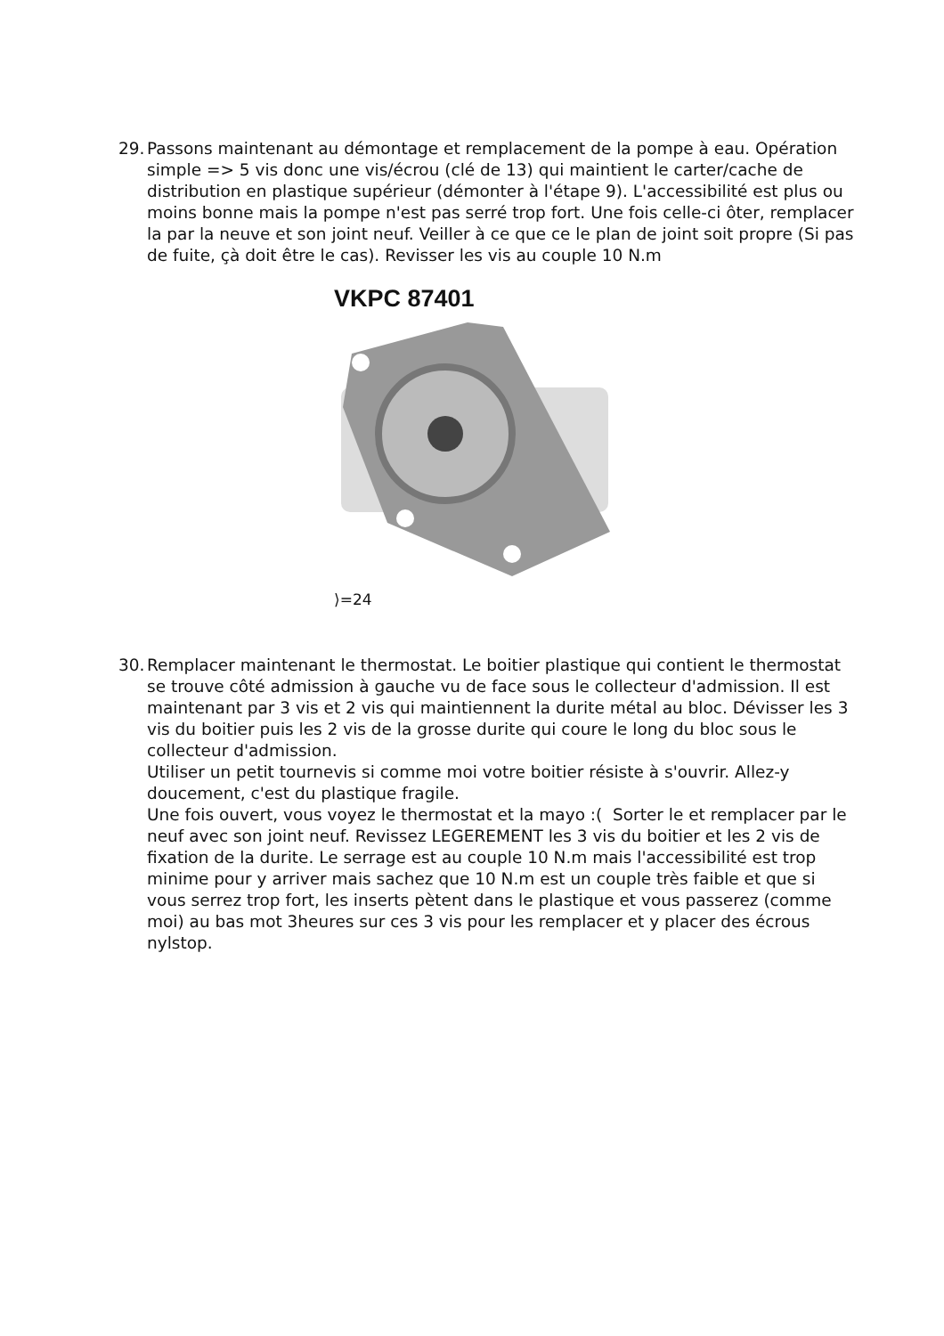29.
Passons maintenant au démontage et remplacement de la pompe à eau. Opération simple => 5 vis donc une vis/écrou (clé de 13) qui maintient le carter/cache de distribution en plastique supérieur (démonter à l'étape 9). L'accessibilité est plus ou moins bonne mais la pompe n'est pas serré trop fort. Une fois celle-ci ôter, remplacer la par la neuve et son joint neuf. Veiller à ce que ce le plan de joint soit propre (Si pas de fuite, çà doit être le cas). Revisser les vis au couple 10 N.m
VKPC 87401
⟩=24
30.
Remplacer maintenant le thermostat. Le boitier plastique qui contient le thermostat se trouve côté admission à gauche vu de face sous le collecteur d'admission. Il est maintenant par 3 vis et 2 vis qui maintiennent la durite métal au bloc. Dévisser les 3 vis du boitier puis les 2 vis de la grosse durite qui coure le long du bloc sous le collecteur d'admission.
Utiliser un petit tournevis si comme moi votre boitier résiste à s'ouvrir. Allez-y doucement, c'est du plastique fragile.
Une fois ouvert, vous voyez le thermostat et la mayo :( Sorter le et remplacer par le neuf avec son joint neuf. Revissez LEGEREMENT les 3 vis du boitier et les 2 vis de fixation de la durite. Le serrage est au couple 10 N.m mais l'accessibilité est trop minime pour y arriver mais sachez que 10 N.m est un couple très faible et que si vous serrez trop fort, les inserts pètent dans le plastique et vous passerez (comme moi) au bas mot 3heures sur ces 3 vis pour les remplacer et y placer des écrous nylstop.